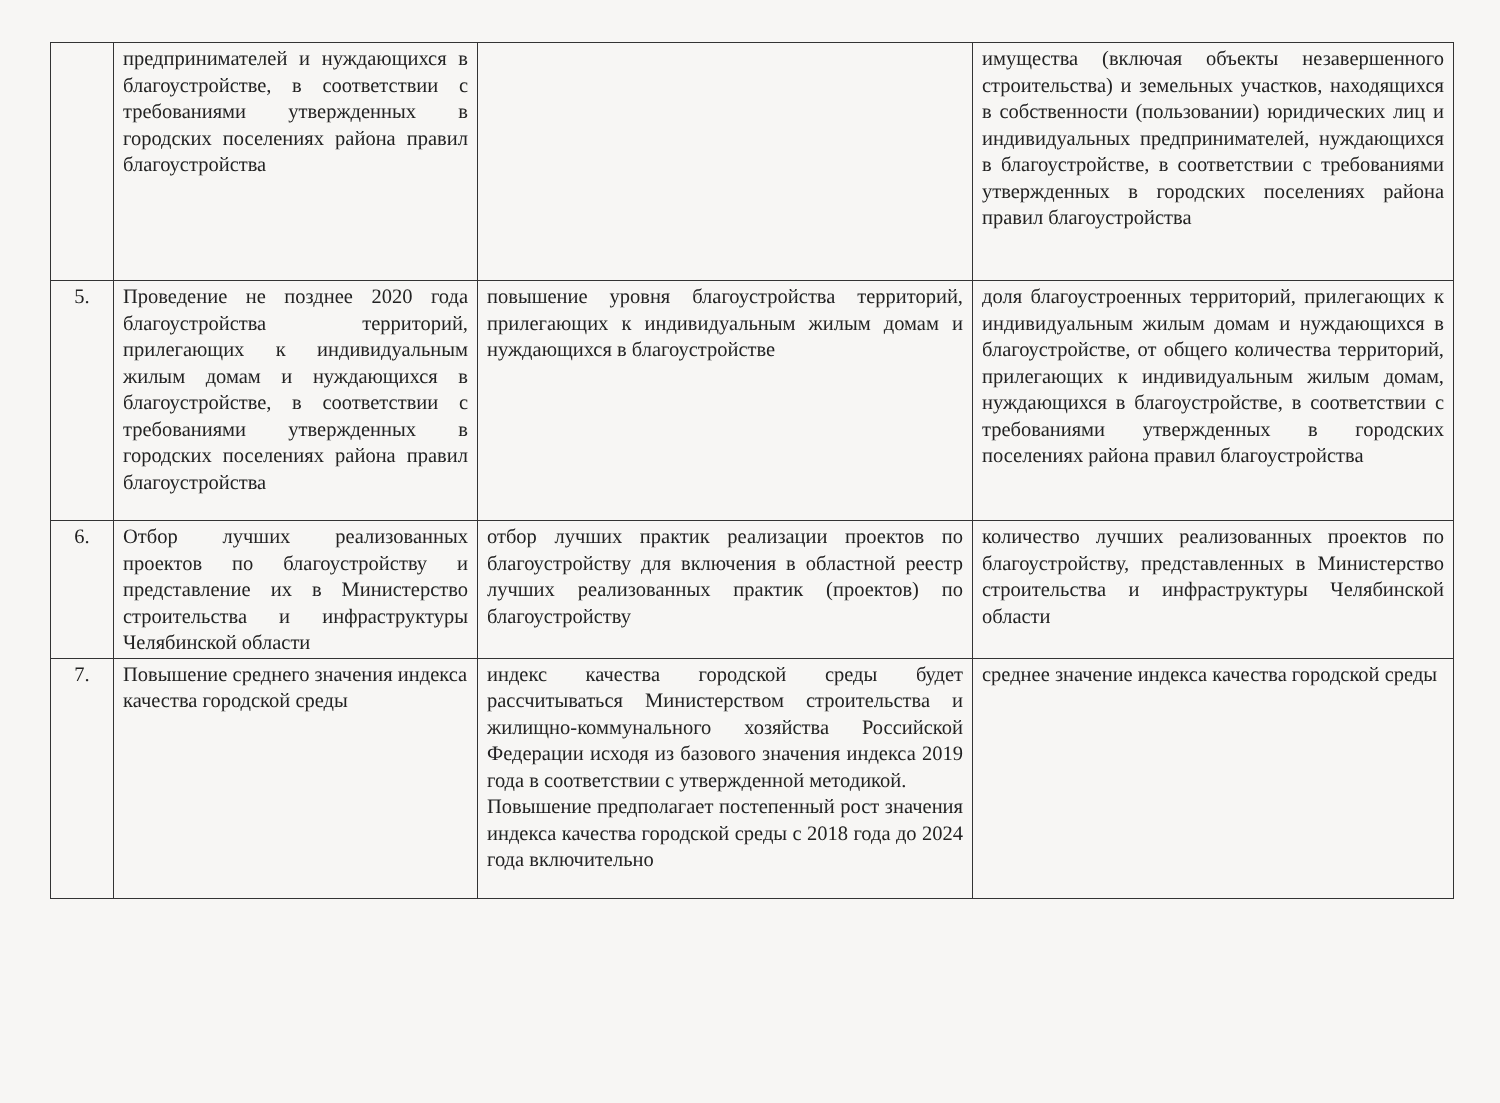| | предпринимателей и нуждающихся в благоустройстве, в соответствии с требованиями утвержденных в городских поселениях района правил благоустройства | | имущества (включая объекты незавершенного строительства) и земельных участков, находящихся в собственности (пользовании) юридических лиц и индивидуальных предпринимателей, нуждающихся в благоустройстве, в соответствии с требованиями утвержденных в городских поселениях района правил благоустройства |
| 5. | Проведение не позднее 2020 года благоустройства территорий, прилегающих к индивидуальным жилым домам и нуждающихся в благоустройстве, в соответствии с требованиями утвержденных в городских поселениях района правил благоустройства | повышение уровня благоустройства территорий, прилегающих к индивидуальным жилым домам и нуждающихся в благоустройстве | доля благоустроенных территорий, прилегающих к индивидуальным жилым домам и нуждающихся в благоустройстве, от общего количества территорий, прилегающих к индивидуальным жилым домам, нуждающихся в благоустройстве, в соответствии с требованиями утвержденных в городских поселениях района правил благоустройства |
| 6. | Отбор лучших реализованных проектов по благоустройству и представление их в Министерство строительства и инфраструктуры Челябинской области | отбор лучших практик реализации проектов по благоустройству для включения в областной реестр лучших реализованных практик (проектов) по благоустройству | количество лучших реализованных проектов по благоустройству, представленных в Министерство строительства и инфраструктуры Челябинской области |
| 7. | Повышение среднего значения индекса качества городской среды | индекс качества городской среды будет рассчитываться Министерством строительства и жилищно-коммунального хозяйства Российской Федерации исходя из базового значения индекса 2019 года в соответствии с утвержденной методикой. Повышение предполагает постепенный рост значения индекса качества городской среды с 2018 года до 2024 года включительно | среднее значение индекса качества городской среды |